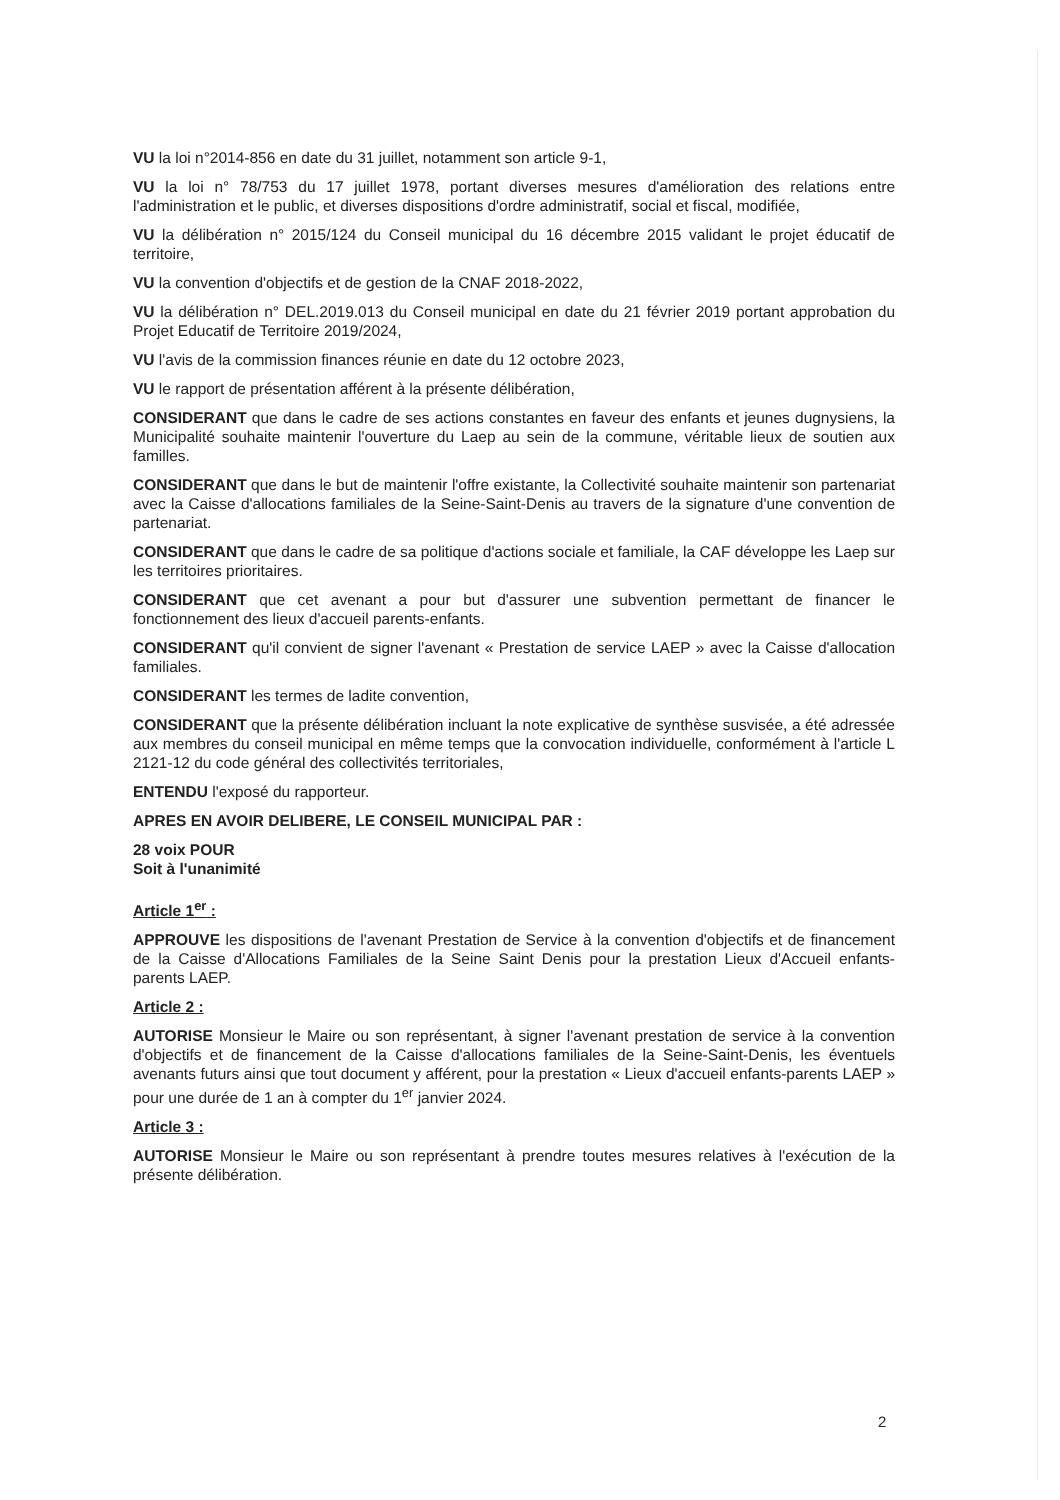VU la loi n°2014-856 en date du 31 juillet, notamment son article 9-1,
VU la loi n° 78/753 du 17 juillet 1978, portant diverses mesures d'amélioration des relations entre l'administration et le public, et diverses dispositions d'ordre administratif, social et fiscal, modifiée,
VU la délibération n° 2015/124 du Conseil municipal du 16 décembre 2015 validant le projet éducatif de territoire,
VU la convention d'objectifs et de gestion de la CNAF 2018-2022,
VU la délibération n° DEL.2019.013 du Conseil municipal en date du 21 février 2019 portant approbation du Projet Educatif de Territoire 2019/2024,
VU l'avis de la commission finances réunie en date du 12 octobre 2023,
VU le rapport de présentation afférent à la présente délibération,
CONSIDERANT que dans le cadre de ses actions constantes en faveur des enfants et jeunes dugnysiens, la Municipalité souhaite maintenir l'ouverture du Laep au sein de la commune, véritable lieux de soutien aux familles.
CONSIDERANT que dans le but de maintenir l'offre existante, la Collectivité souhaite maintenir son partenariat avec la Caisse d'allocations familiales de la Seine-Saint-Denis au travers de la signature d'une convention de partenariat.
CONSIDERANT que dans le cadre de sa politique d'actions sociale et familiale, la CAF développe les Laep sur les territoires prioritaires.
CONSIDERANT que cet avenant a pour but d'assurer une subvention permettant de financer le fonctionnement des lieux d'accueil parents-enfants.
CONSIDERANT qu'il convient de signer l'avenant « Prestation de service LAEP » avec la Caisse d'allocation familiales.
CONSIDERANT les termes de ladite convention,
CONSIDERANT que la présente délibération incluant la note explicative de synthèse susvisée, a été adressée aux membres du conseil municipal en même temps que la convocation individuelle, conformément à l'article L 2121-12 du code général des collectivités territoriales,
ENTENDU l'exposé du rapporteur.
APRES EN AVOIR DELIBERE, LE CONSEIL MUNICIPAL PAR :
28 voix POUR
Soit à l'unanimité
Article 1<sup>er</sup> :
APPROUVE les dispositions de l'avenant Prestation de Service à la convention d'objectifs et de financement de la Caisse d'Allocations Familiales de la Seine Saint Denis pour la prestation Lieux d'Accueil enfants- parents LAEP.
Article 2 :
AUTORISE Monsieur le Maire ou son représentant, à signer l'avenant prestation de service à la convention d'objectifs et de financement de la Caisse d'allocations familiales de la Seine-Saint-Denis, les éventuels avenants futurs ainsi que tout document y afférent, pour la prestation « Lieux d'accueil enfants-parents LAEP » pour une durée de 1 an à compter du 1<sup>er</sup> janvier 2024.
Article 3 :
AUTORISE Monsieur le Maire ou son représentant à prendre toutes mesures relatives à l'exécution de la présente délibération.
2